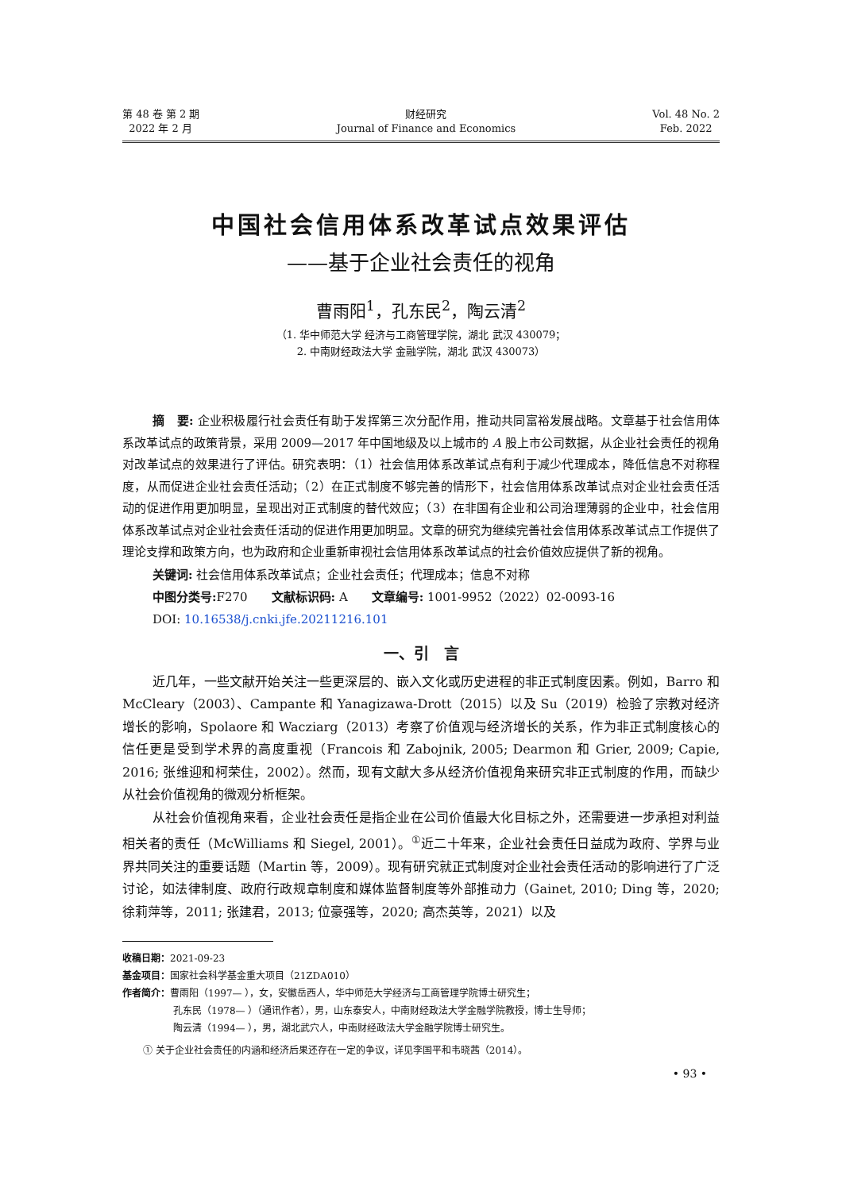第 48 卷 第 2 期
2022 年 2 月
财经研究
Journal of Finance and Economics
Vol. 48 No. 2
Feb. 2022
中国社会信用体系改革试点效果评估
——基于企业社会责任的视角
曹雨阳<sup>1</sup>，孔东民<sup>2</sup>，陶云清<sup>2</sup>
（1. 华中师范大学 经济与工商管理学院，湖北 武汉 430079；
2. 中南财经政法大学 金融学院，湖北 武汉 430073）
摘　要: 企业积极履行社会责任有助于发挥第三次分配作用，推动共同富裕发展战略。文章基于社会信用体系改革试点的政策背景，采用 2009—2017 年中国地级及以上城市的 A 股上市公司数据，从企业社会责任的视角对改革试点的效果进行了评估。研究表明：（1）社会信用体系改革试点有利于减少代理成本，降低信息不对称程度，从而促进企业社会责任活动；（2）在正式制度不够完善的情形下，社会信用体系改革试点对企业社会责任活动的促进作用更加明显，呈现出对正式制度的替代效应；（3）在非国有企业和公司治理薄弱的企业中，社会信用体系改革试点对企业社会责任活动的促进作用更加明显。文章的研究为继续完善社会信用体系改革试点工作提供了理论支撑和政策方向，也为政府和企业重新审视社会信用体系改革试点的社会价值效应提供了新的视角。
关键词: 社会信用体系改革试点；企业社会责任；代理成本；信息不对称
中图分类号: F270　　文献标识码: A　　文章编号: 1001-9952（2022）02-0093-16
DOI: 10.16538/j.cnki.jfe.20211216.101
一、引　言
近几年，一些文献开始关注一些更深层的、嵌入文化或历史进程的非正式制度因素。例如，Barro 和 McCleary（2003）、Campante 和 Yanagizawa-Drott（2015）以及 Su（2019）检验了宗教对经济增长的影响，Spolaore 和 Wacziarg（2013）考察了价值观与经济增长的关系，作为非正式制度核心的信任更是受到学术界的高度重视（Francois 和 Zabojnik, 2005; Dearmon 和 Grier, 2009; Capie, 2016; 张维迎和柯荣住，2002）。然而，现有文献大多从经济价值视角来研究非正式制度的作用，而缺少从社会价值视角的微观分析框架。
从社会价值视角来看，企业社会责任是指企业在公司价值最大化目标之外，还需要进一步承担对利益相关者的责任（McWilliams 和 Siegel, 2001）。<sup>①</sup>近二十年来，企业社会责任日益成为政府、学界与业界共同关注的重要话题（Martin 等，2009）。现有研究就正式制度对企业社会责任活动的影响进行了广泛讨论，如法律制度、政府行政规章制度和媒体监督制度等外部推动力（Gainet, 2010; Ding 等，2020; 徐莉萍等，2011; 张建君，2013; 位豪强等，2020; 高杰英等，2021）以及
收稿日期：2021-09-23
基金项目：国家社会科学基金重大项目（21ZDA010）
作者简介：曹雨阳（1997— ），女，安徽岳西人，华中师范大学经济与工商管理学院博士研究生；
孔东民（1978— ）（通讯作者），男，山东泰安人，中南财经政法大学金融学院教授，博士生导师；
陶云清（1994— ），男，湖北武穴人，中南财经政法大学金融学院博士研究生。
① 关于企业社会责任的内涵和经济后果还存在一定的争议，详见李国平和韦晓茜（2014）。
• 93 •